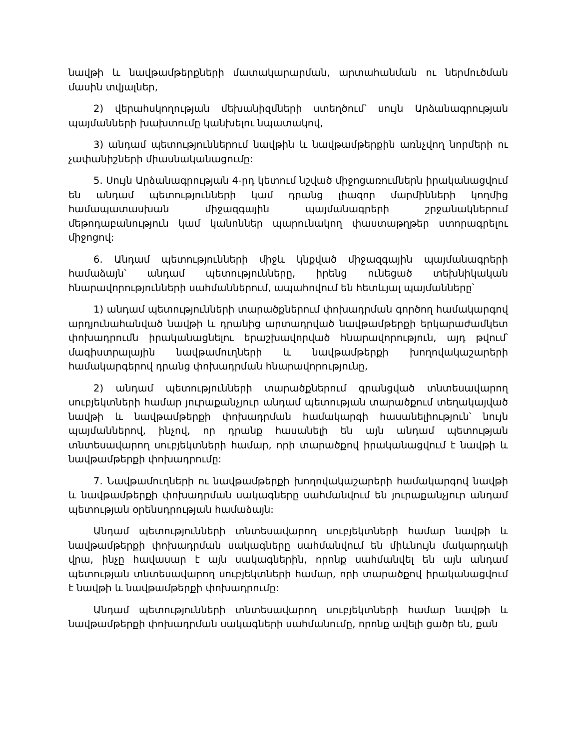նավթի և նավթամթերքների մատակարարման, արտահանման ու ներմուծման մասին տվյալներ,
2) վերահսկողության մեխանիզմների ստեղծում՝ սույն Արձանագրության պայմանների խախտումը կանխելու նպատակով,
3) անդամ պետություններում նավթին և նավթամթերքին առնչվող նորմերի ու չափանիշների միասնականացումը:
5. Սույն Արձանագրության 4-րդ կետում նշված միջոցառումներն իրականացվում են անդամ պետությունների կամ դրանց լիազոր մարմինների կողմից համապատասխան միջազգային պայմանագրերի շրջանակներում մեթոդաբանություն կամ կանոններ պարունակող փաստաթղթեր ստորագրելու միջոցով:
6. Անդամ պետությունների միջև կնքված միջազգային պայմանագրերի համաձայն՝ անդամ պետությունները, իրենց ունեցած տեխնիկական հնարավորությունների սահմաններում, ապահովում են հետևյալ պայմանները՝
1) անդամ պետությունների տարածքներում փոխադրման գործող համակարգով արդյունահանված նավթի և դրանից արտադրված նավթամթերքի երկարաժամկետ փոխադրումն իրականացնելու երաշխավորված հնարավորություն, այդ թվում՝ մագիստրալային նավթամուղների և նավթամթերքի խողովակաշարերի համակարգերով դրանց փոխադրման հնարավորությունը,
2) անդամ պետությունների տարածքներում գրանցված տնտեսավարող սուբյեկտների համար յուրաքանչյուր անդամ պետության տարածքում տեղակայված նավթի և նավթամթերքի փոխադրման համակարգի հասանելիություն՝ նույն պայմաններով, ինչով, որ դրանք հասանելի են այն անդամ պետության տնտեսավարող սուբյեկտների համար, որի տարածքով իրականացվում է նավթի և նավթամթերքի փոխադրումը:
7. Նավթամուղների ու նավթամթերքի խողովակաշարերի համակարգով նավթի և նավթամթերքի փոխադրման սակագները սահմանվում են յուրաքանչյուր անդամ պետության օրենսդրության համաձայն:
Անդամ պետությունների տնտեսավարող սուբյեկտների համար նավթի և նավթամթերքի փոխադրման սակագները սահմանվում են միևնույն մակարդակի վրա, ինչը հավասար է այն սակագներին, որոնք սահմանվել են այն անդամ պետության տնտեսավարող սուբյեկտների համար, որի տարածքով իրականացվում է նավթի և նավթամթերքի փոխադրումը:
Անդամ պետությունների տնտեսավարող սուբյեկտների համար նավթի և նավթամթերքի փոխադրման սակագների սահմանումը, որոնք ավելի ցածր են, քան